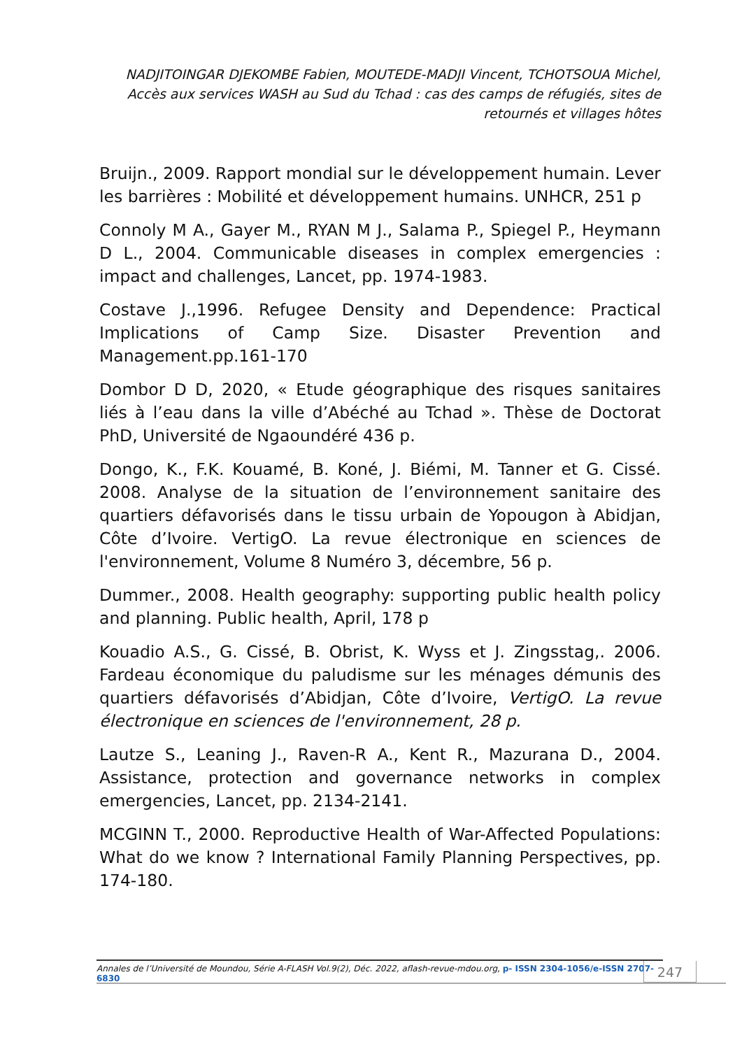NADJITOINGAR DJEKOMBE Fabien, MOUTEDE-MADJI Vincent, TCHOTSOUA Michel, Accès aux services WASH au Sud du Tchad : cas des camps de réfugiés, sites de retournés et villages hôtes
Bruijn., 2009. Rapport mondial sur le développement humain. Lever les barrières : Mobilité et développement humains. UNHCR, 251 p
Connoly M A., Gayer M., RYAN M J., Salama P., Spiegel P., Heymann D L., 2004. Communicable diseases in complex emergencies : impact and challenges, Lancet, pp. 1974-1983.
Costave J.,1996. Refugee Density and Dependence: Practical Implications of Camp Size. Disaster Prevention and Management.pp.161-170
Dombor D D, 2020, « Etude géographique des risques sanitaires liés à l’eau dans la ville d’Abéché au Tchad ». Thèse de Doctorat PhD, Université de Ngaoundéré 436 p.
Dongo, K., F.K. Kouamé, B. Koné, J. Biémi, M. Tanner et G. Cissé. 2008. Analyse de la situation de l’environnement sanitaire des quartiers défavorisés dans le tissu urbain de Yopougon à Abidjan, Côte d’Ivoire. VertigO. La revue électronique en sciences de l'environnement, Volume 8 Numéro 3, décembre, 56 p.
Dummer., 2008. Health geography: supporting public health policy and planning. Public health, April, 178 p
Kouadio A.S., G. Cissé, B. Obrist, K. Wyss et J. Zingsstag,. 2006. Fardeau économique du paludisme sur les ménages démunis des quartiers défavorisés d’Abidjan, Côte d’Ivoire, VertigO. La revue électronique en sciences de l'environnement, 28 p.
Lautze S., Leaning J., Raven-R A., Kent R., Mazurana D., 2004. Assistance, protection and governance networks in complex emergencies, Lancet, pp. 2134-2141.
MCGINN T., 2000. Reproductive Health of War-Affected Populations: What do we know ? International Family Planning Perspectives, pp. 174-180.
Annales de l’Université de Moundou, Série A-FLASH Vol.9(2), Déc. 2022, aflash-revue-mdou.org, p- ISSN 2304-1056/e-ISSN 2707-6830
247